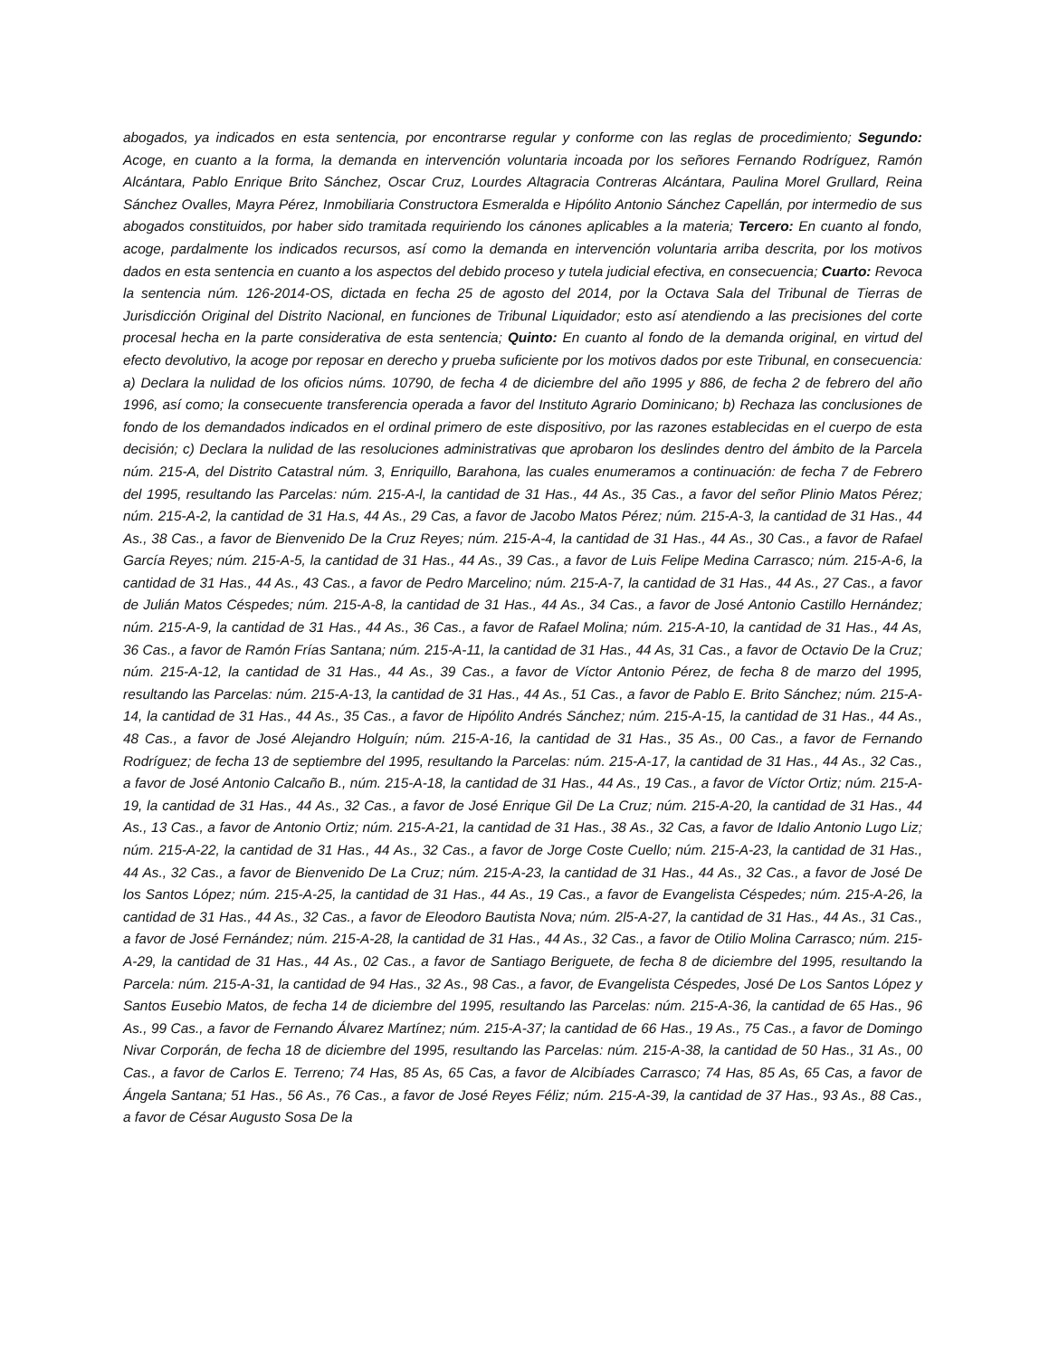abogados, ya indicados en esta sentencia, por encontrarse regular y conforme con las reglas de procedimiento; Segundo: Acoge, en cuanto a la forma, la demanda en intervención voluntaria incoada por los señores Fernando Rodríguez, Ramón Alcántara, Pablo Enrique Brito Sánchez, Oscar Cruz, Lourdes Altagracia Contreras Alcántara, Paulina Morel Grullard, Reina Sánchez Ovalles, Mayra Pérez, Inmobiliaria Constructora Esmeralda e Hipólito Antonio Sánchez Capellán, por intermedio de sus abogados constituidos, por haber sido tramitada requiriendo los cánones aplicables a la materia; Tercero: En cuanto al fondo, acoge, pardalmente los indicados recursos, así como la demanda en intervención voluntaria arriba descrita, por los motivos dados en esta sentencia en cuanto a los aspectos del debido proceso y tutela judicial efectiva, en consecuencia; Cuarto: Revoca la sentencia núm. 126-2014-OS, dictada en fecha 25 de agosto del 2014, por la Octava Sala del Tribunal de Tierras de Jurisdicción Original del Distrito Nacional, en funciones de Tribunal Liquidador; esto así atendiendo a las precisiones del corte procesal hecha en la parte considerativa de esta sentencia; Quinto: En cuanto al fondo de la demanda original, en virtud del efecto devolutivo, la acoge por reposar en derecho y prueba suficiente por los motivos dados por este Tribunal, en consecuencia: a) Declara la nulidad de los oficios núms. 10790, de fecha 4 de diciembre del año 1995 y 886, de fecha 2 de febrero del año 1996, así como; la consecuente transferencia operada a favor del Instituto Agrario Dominicano; b) Rechaza las conclusiones de fondo de los demandados indicados en el ordinal primero de este dispositivo, por las razones establecidas en el cuerpo de esta decisión; c) Declara la nulidad de las resoluciones administrativas que aprobaron los deslindes dentro del ámbito de la Parcela núm. 215-A, del Distrito Catastral núm. 3, Enriquillo, Barahona, las cuales enumeramos a continuación: de fecha 7 de Febrero del 1995, resultando las Parcelas: núm. 215-A-l, la cantidad de 31 Has., 44 As., 35 Cas., a favor del señor Plinio Matos Pérez; núm. 215-A-2, la cantidad de 31 Ha.s, 44 As., 29 Cas, a favor de Jacobo Matos Pérez; núm. 215-A-3, la cantidad de 31 Has., 44 As., 38 Cas., a favor de Bienvenido De la Cruz Reyes; núm. 215-A-4, la cantidad de 31 Has., 44 As., 30 Cas., a favor de Rafael García Reyes; núm. 215-A-5, la cantidad de 31 Has., 44 As., 39 Cas., a favor de Luis Felipe Medina Carrasco; núm. 215-A-6, la cantidad de 31 Has., 44 As., 43 Cas., a favor de Pedro Marcelino; núm. 215-A-7, la cantidad de 31 Has., 44 As., 27 Cas., a favor de Julián Matos Céspedes; núm. 215-A-8, la cantidad de 31 Has., 44 As., 34 Cas., a favor de José Antonio Castillo Hernández; núm. 215-A-9, la cantidad de 31 Has., 44 As., 36 Cas., a favor de Rafael Molina; núm. 215-A-10, la cantidad de 31 Has., 44 As, 36 Cas., a favor de Ramón Frías Santana; núm. 215-A-11, la cantidad de 31 Has., 44 As, 31 Cas., a favor de Octavio De la Cruz; núm. 215-A-12, la cantidad de 31 Has., 44 As., 39 Cas., a favor de Víctor Antonio Pérez, de fecha 8 de marzo del 1995, resultando las Parcelas: núm. 215-A-13, la cantidad de 31 Has., 44 As., 51 Cas., a favor de Pablo E. Brito Sánchez; núm. 215-A-14, la cantidad de 31 Has., 44 As., 35 Cas., a favor de Hipólito Andrés Sánchez; núm. 215-A-15, la cantidad de 31 Has., 44 As., 48 Cas., a favor de José Alejandro Holguín; núm. 215-A-16, la cantidad de 31 Has., 35 As., 00 Cas., a favor de Fernando Rodríguez; de fecha 13 de septiembre del 1995, resultando la Parcelas: núm. 215-A-17, la cantidad de 31 Has., 44 As., 32 Cas., a favor de José Antonio Calcaño B., núm. 215-A-18, la cantidad de 31 Has., 44 As., 19 Cas., a favor de Víctor Ortiz; núm. 215-A-19, la cantidad de 31 Has., 44 As., 32 Cas., a favor de José Enrique Gil De La Cruz; núm. 215-A-20, la cantidad de 31 Has., 44 As., 13 Cas., a favor de Antonio Ortiz; núm. 215-A-21, la cantidad de 31 Has., 38 As., 32 Cas, a favor de Idalio Antonio Lugo Liz; núm. 215-A-22, la cantidad de 31 Has., 44 As., 32 Cas., a favor de Jorge Coste Cuello; núm. 215-A-23, la cantidad de 31 Has., 44 As., 32 Cas., a favor de Bienvenido De La Cruz; núm. 215-A-23, la cantidad de 31 Has., 44 As., 32 Cas., a favor de José De los Santos López; núm. 215-A-25, la cantidad de 31 Has., 44 As., 19 Cas., a favor de Evangelista Céspedes; núm. 215-A-26, la cantidad de 31 Has., 44 As., 32 Cas., a favor de Eleodoro Bautista Nova; núm. 2l5-A-27, la cantidad de 31 Has., 44 As., 31 Cas., a favor de José Fernández; núm. 215-A-28, la cantidad de 31 Has., 44 As., 32 Cas., a favor de Otilio Molina Carrasco; núm. 215-A-29, la cantidad de 31 Has., 44 As., 02 Cas., a favor de Santiago Beriguete, de fecha 8 de diciembre del 1995, resultando la Parcela: núm. 215-A-31, la cantidad de 94 Has., 32 As., 98 Cas., a favor, de Evangelista Céspedes, José De Los Santos López y Santos Eusebio Matos, de fecha 14 de diciembre del 1995, resultando las Parcelas: núm. 215-A-36, la cantidad de 65 Has., 96 As., 99 Cas., a favor de Fernando Álvarez Martínez; núm. 215-A-37; la cantidad de 66 Has., 19 As., 75 Cas., a favor de Domingo Nivar Corporán, de fecha 18 de diciembre del 1995, resultando las Parcelas: núm. 215-A-38, la cantidad de 50 Has., 31 As., 00 Cas., a favor de Carlos E. Terreno; 74 Has, 85 As, 65 Cas, a favor de Alcibíades Carrasco; 74 Has, 85 As, 65 Cas, a favor de Ángela Santana; 51 Has., 56 As., 76 Cas., a favor de José Reyes Féliz; núm. 215-A-39, la cantidad de 37 Has., 93 As., 88 Cas., a favor de César Augusto Sosa De la